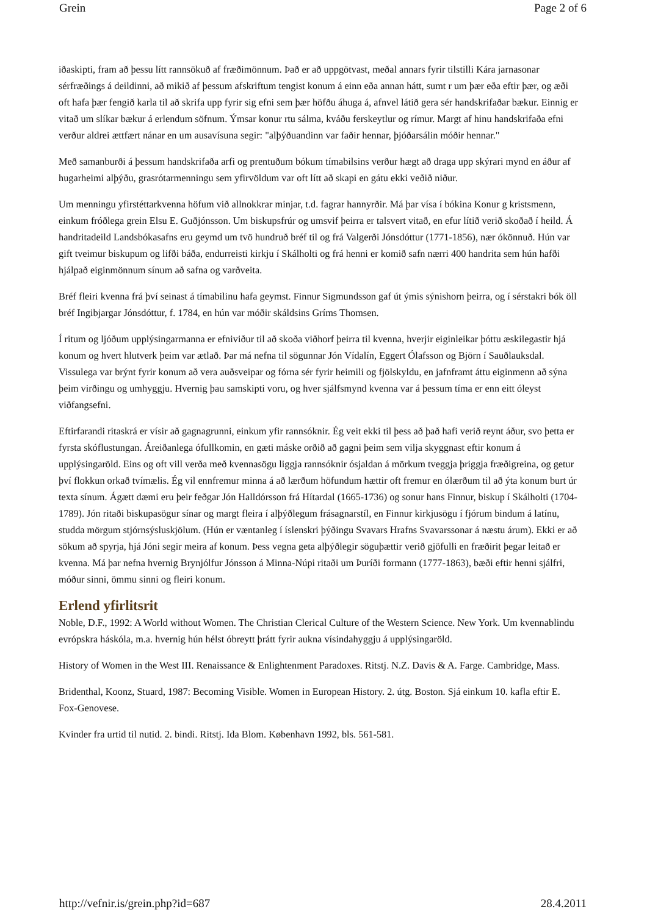Grein Page 2 of 6
iðaskipti, fram að þessu lítt rannsökuð af fræðimönnum. Það er að uppgötvast, meðal annars fyrir tilstilli Kára jarnasonar sérfræðings á deildinni, að mikið af þessum afskriftum tengist konum á einn eða annan hátt, sumt r um þær eða eftir þær, og æði oft hafa þær fengið karla til að skrifa upp fyrir sig efni sem þær höfðu áhuga á, afnvel látið gera sér handskrifaðar bækur. Einnig er vitað um slíkar bækur á erlendum söfnum. Ýmsar konur rtu sálma, kváðu ferskeytlur og rímur. Margt af hinu handskrifaða efni verður aldrei ættfært nánar en um ausavísuna segir: "alþýðuandinn var faðir hennar, þjóðarsálin móðir hennar."
Með samanburði á þessum handskrifaða arfi og prentuðum bókum tímabilsins verður hægt að draga upp skýrari mynd en áður af hugarheimi alþýðu, grasrótarmenningu sem yfirvöldum var oft lítt að skapi en gátu ekki veðið niður.
Um menningu yfirstéttarkvenna höfum við allnokkrar minjar, t.d. fagrar hannyrðir. Má þar vísa í bókina Konur g kristsmenn, einkum fróðlega grein Elsu E. Guðjónsson. Um biskupsfrúr og umsvif þeirra er talsvert vitað, en efur lítið verið skoðað í heild. Á handritadeild Landsbókasafns eru geymd um tvö hundruð bréf til og frá Valgerði Jónsdóttur (1771-1856), nær ókönnuð. Hún var gift tveimur biskupum og lifði báða, endurreisti kirkju í Skálholti og frá henni er komið safn nærri 400 handrita sem hún hafði hjálpað eiginmönnum sínum að safna og varðveita.
Bréf fleiri kvenna frá því seinast á tímabilinu hafa geymst. Finnur Sigmundsson gaf út ýmis sýnishorn þeirra, og í sérstakri bók öll bréf Ingibjargar Jónsdóttur, f. 1784, en hún var móðir skáldsins Gríms Thomsen.
Í ritum og ljóðum upplýsingarmanna er efniviður til að skoða viðhorf þeirra til kvenna, hverjir eiginleikar þóttu æskilegastir hjá konum og hvert hlutverk þeim var ætlað. Þar má nefna til sögunnar Jón Vídalín, Eggert Ólafsson og Björn í Sauðlauksdal. Vissulega var brýnt fyrir konum að vera auðsveipar og fórna sér fyrir heimili og fjölskyldu, en jafnframt áttu eiginmenn að sýna þeim virðingu og umhyggju. Hvernig þau samskipti voru, og hver sjálfsmynd kvenna var á þessum tíma er enn eitt óleyst viðfangsefni.
Eftirfarandi ritaskrá er vísir að gagnagrunni, einkum yfir rannsóknir. Ég veit ekki til þess að það hafi verið reynt áður, svo þetta er fyrsta skóflustungan. Áreiðanlega ófullkomin, en gæti máske orðið að gagni þeim sem vilja skyggnast eftir konum á upplýsingaröld. Eins og oft vill verða með kvennasögu liggja rannsóknir ósjaldan á mörkum tveggja þriggja fræðigreina, og getur því flokkun orkað tvímælis. Ég vil ennfremur minna á að lærðum höfundum hættir oft fremur en ólærðum til að ýta konum burt úr texta sínum. Ágætt dæmi eru þeir feðgar Jón Halldórsson frá Hítardal (1665-1736) og sonur hans Finnur, biskup í Skálholti (1704-1789). Jón ritaði biskupasögur sínar og margt fleira í alþýðlegum frásagnarstíl, en Finnur kirkjusögu í fjórum bindum á latínu, studda mörgum stjórnsýsluskjölum. (Hún er væntanleg í íslenskri þýðingu Svavars Hrafns Svavarssonar á næstu árum). Ekki er að sökum að spyrja, hjá Jóni segir meira af konum. Þess vegna geta alþýðlegir söguþættir verið gjöfulli en fræðirit þegar leitað er kvenna. Má þar nefna hvernig Brynjólfur Jónsson á Minna-Núpi ritaði um Þuríði formann (1777-1863), bæði eftir henni sjálfri, móður sinni, ömmu sinni og fleiri konum.
Erlend yfirlitsrit
Noble, D.F., 1992: A World without Women. The Christian Clerical Culture of the Western Science. New York. Um kvennablindu evrópskra háskóla, m.a. hvernig hún hélst óbreytt þrátt fyrir aukna vísindahyggju á upplýsingaröld.
History of Women in the West III. Renaissance & Enlightenment Paradoxes. Ritstj. N.Z. Davis & A. Farge. Cambridge, Mass.
Bridenthal, Koonz, Stuard, 1987: Becoming Visible. Women in European History. 2. útg. Boston. Sjá einkum 10. kafla eftir E. Fox-Genovese.
Kvinder fra urtid til nutid. 2. bindi. Ritstj. Ida Blom. København 1992, bls. 561-581.
http://vefnir.is/grein.php?id=687 28.4.2011